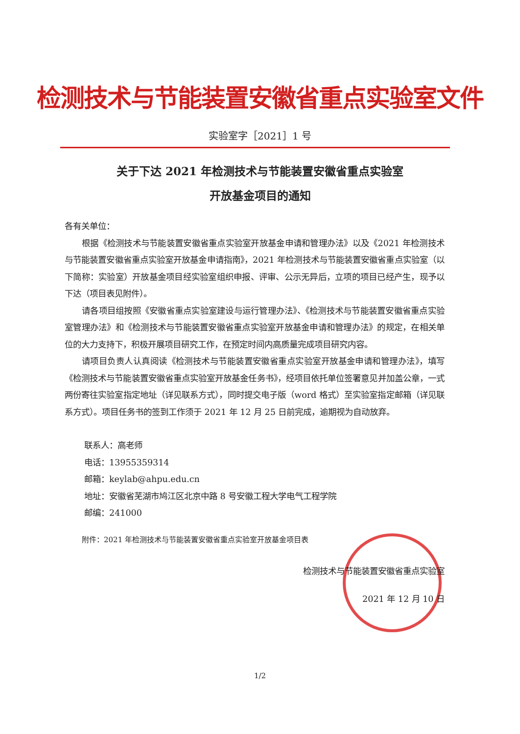检测技术与节能装置安徽省重点实验室文件
实验室字［2021］1 号
关于下达 2021 年检测技术与节能装置安徽省重点实验室
开放基金项目的通知
各有关单位：
根据《检测技术与节能装置安徽省重点实验室开放基金申请和管理办法》以及《2021 年检测技术与节能装置安徽省重点实验室开放基金申请指南》，2021 年检测技术与节能装置安徽省重点实验室（以下简称：实验室）开放基金项目经实验室组织申报、评审、公示无异后，立项的项目已经产生，现予以下达（项目表见附件）。
请各项目组按照《安徽省重点实验室建设与运行管理办法》、《检测技术与节能装置安徽省重点实验室管理办法》和《检测技术与节能装置安徽省重点实验室开放基金申请和管理办法》的规定，在相关单位的大力支持下，积极开展项目研究工作，在预定时间内高质量完成项目研究内容。
请项目负责人认真阅读《检测技术与节能装置安徽省重点实验室开放基金申请和管理办法》，填写《检测技术与节能装置安徽省重点实验室开放基金任务书》，经项目依托单位签署意见并加盖公章，一式两份寄往实验室指定地址（详见联系方式），同时提交电子版（word 格式）至实验室指定邮箱（详见联系方式）。项目任务书的签到工作须于 2021 年 12 月 25 日前完成，逾期视为自动放弃。
联系人：高老师
电话：13955359314
邮箱：keylab@ahpu.edu.cn
地址：安徽省芜湖市鸠江区北京中路 8 号安徽工程大学电气工程学院
邮编：241000
附件：2021 年检测技术与节能装置安徽省重点实验室开放基金项目表
检测技术与节能装置安徽省重点实验室
2021 年 12 月 10 日
1/2